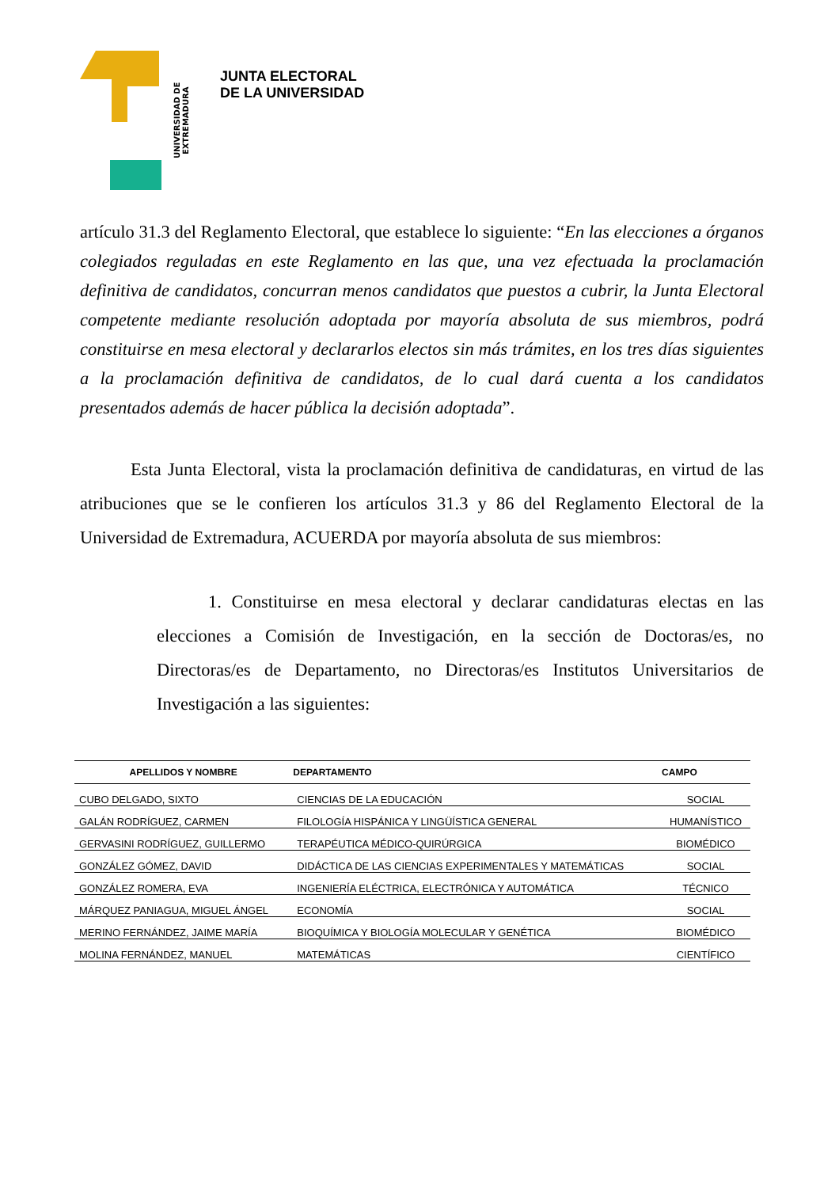UNIVERSIDAD DE EXTREMADURA
JUNTA ELECTORAL
DE LA UNIVERSIDAD
artículo 31.3 del Reglamento Electoral, que establece lo siguiente: “En las elecciones a órganos colegiados reguladas en este Reglamento en las que, una vez efectuada la proclamación definitiva de candidatos, concurran menos candidatos que puestos a cubrir, la Junta Electoral competente mediante resolución adoptada por mayoría absoluta de sus miembros, podrá constituirse en mesa electoral y declararlos electos sin más trámites, en los tres días siguientes a la proclamación definitiva de candidatos, de lo cual dará cuenta a los candidatos presentados además de hacer pública la decisión adoptada”.
Esta Junta Electoral, vista la proclamación definitiva de candidaturas, en virtud de las atribuciones que se le confieren los artículos 31.3 y 86 del Reglamento Electoral de la Universidad de Extremadura, ACUERDA por mayoría absoluta de sus miembros:
1. Constituirse en mesa electoral y declarar candidaturas electas en las elecciones a Comisión de Investigación, en la sección de Doctoras/es, no Directoras/es de Departamento, no Directoras/es Institutos Universitarios de Investigación a las siguientes:
| APELLIDOS Y NOMBRE | DEPARTAMENTO | CAMPO |
| --- | --- | --- |
| CUBO DELGADO, SIXTO | CIENCIAS DE LA EDUCACIÓN | SOCIAL |
| GALÁN RODRÍGUEZ, CARMEN | FILOLOGÍA HISPÁNICA Y LINGÜÍSTICA GENERAL | HUMANÍSTICO |
| GERVASINI RODRÍGUEZ, GUILLERMO | TERAPÉUTICA MÉDICO-QUIRÚRGICA | BIOMÉDICO |
| GONZÁLEZ GÓMEZ, DAVID | DIDÁCTICA DE LAS CIENCIAS EXPERIMENTALES Y MATEMÁTICAS | SOCIAL |
| GONZÁLEZ ROMERA, EVA | INGENIERÍA ELÉCTRICA, ELECTRÓNICA Y AUTOMÁTICA | TÉCNICO |
| MÁRQUEZ PANIAGUA, MIGUEL ÁNGEL | ECONOMÍA | SOCIAL |
| MERINO FERNÁNDEZ, JAIME MARÍA | BIOQUÍMICA Y BIOLOGÍA MOLECULAR Y GENÉTICA | BIOMÉDICO |
| MOLINA FERNÁNDEZ, MANUEL | MATEMÁTICAS | CIENTÍFICO |